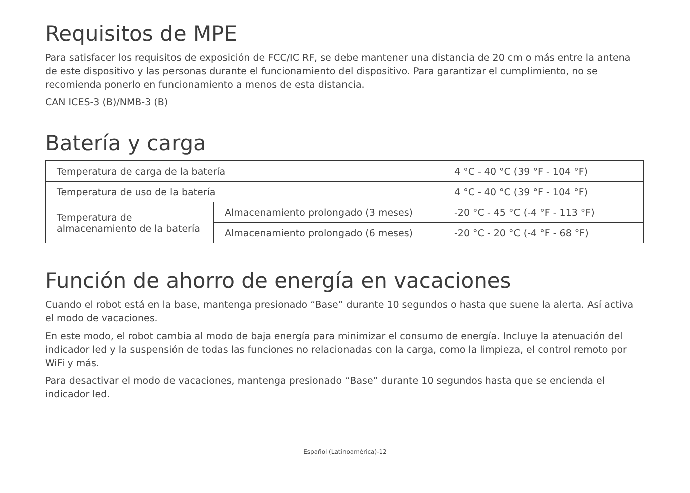Requisitos de MPE
Para satisfacer los requisitos de exposición de FCC/IC RF, se debe mantener una distancia de 20 cm o más entre la antena de este dispositivo y las personas durante el funcionamiento del dispositivo. Para garantizar el cumplimiento, no se recomienda ponerlo en funcionamiento a menos de esta distancia.
CAN ICES-3 (B)/NMB-3 (B)
Batería y carga
| Temperatura de carga de la batería | | 4 °C - 40 °C (39 °F - 104 °F) |
| Temperatura de uso de la batería | | 4 °C - 40 °C (39 °F - 104 °F) |
| Temperatura de almacenamiento de la batería | Almacenamiento prolongado (3 meses) | -20 °C - 45 °C (-4 °F - 113 °F) |
| | Almacenamiento prolongado (6 meses) | -20 °C - 20 °C (-4 °F - 68 °F) |
Función de ahorro de energía en vacaciones
Cuando el robot está en la base, mantenga presionado “Base” durante 10 segundos o hasta que suene la alerta. Así activa el modo de vacaciones.
En este modo, el robot cambia al modo de baja energía para minimizar el consumo de energía. Incluye la atenuación del indicador led y la suspensión de todas las funciones no relacionadas con la carga, como la limpieza, el control remoto por WiFi y más.
Para desactivar el modo de vacaciones, mantenga presionado “Base” durante 10 segundos hasta que se encienda el indicador led.
Español (Latinoamérica)-12